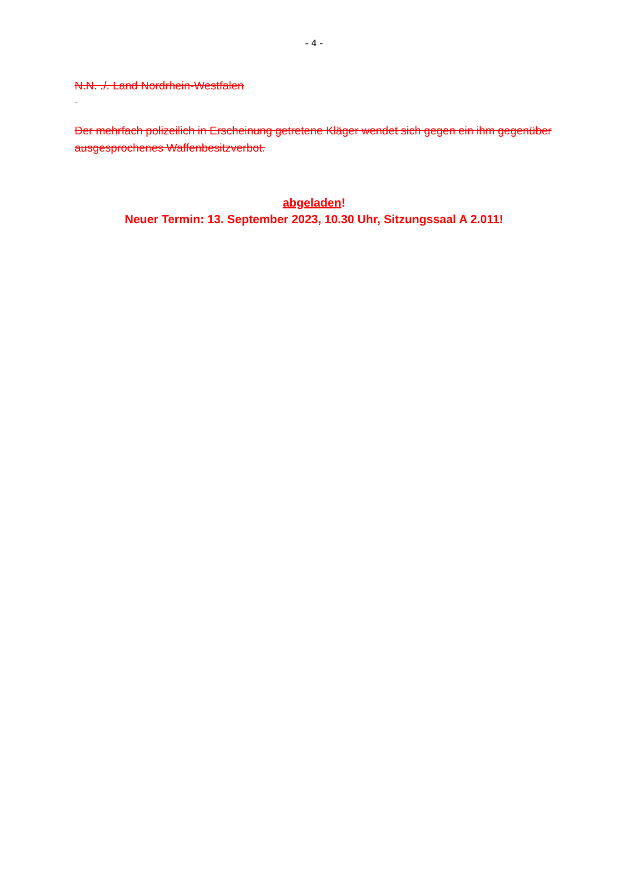- 4 -
N.N. ./. Land Nordrhein-Westfalen
Der mehrfach polizeilich in Erscheinung getretene Kläger wendet sich gegen ein ihm gegenüber ausgesprochenes Waffenbesitzverbot.
abgeladen!
Neuer Termin: 13. September 2023, 10.30 Uhr, Sitzungssaal A 2.011!